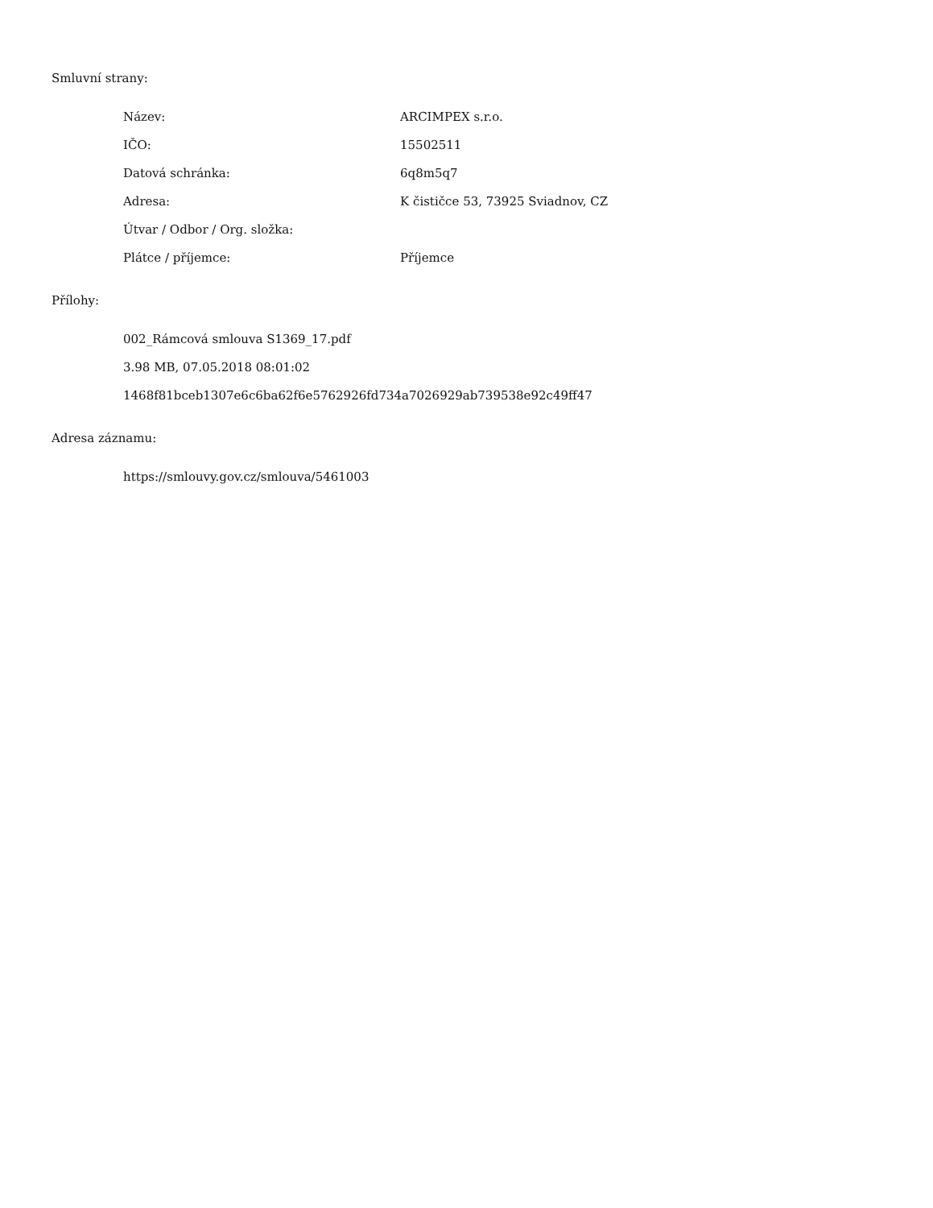Smluvní strany:
| Název: | ARCIMPEX s.r.o. |
| IČO: | 15502511 |
| Datová schránka: | 6q8m5q7 |
| Adresa: | K čističce 53, 73925 Sviadnov, CZ |
| Útvar / Odbor / Org. složka: | |
| Plátce / příjemce: | Příjemce |
Přílohy:
002_Rámcová smlouva S1369_17.pdf
3.98 MB, 07.05.2018 08:01:02
1468f81bceb1307e6c6ba62f6e5762926fd734a7026929ab739538e92c49ff47
Adresa záznamu:
https://smlouvy.gov.cz/smlouva/5461003